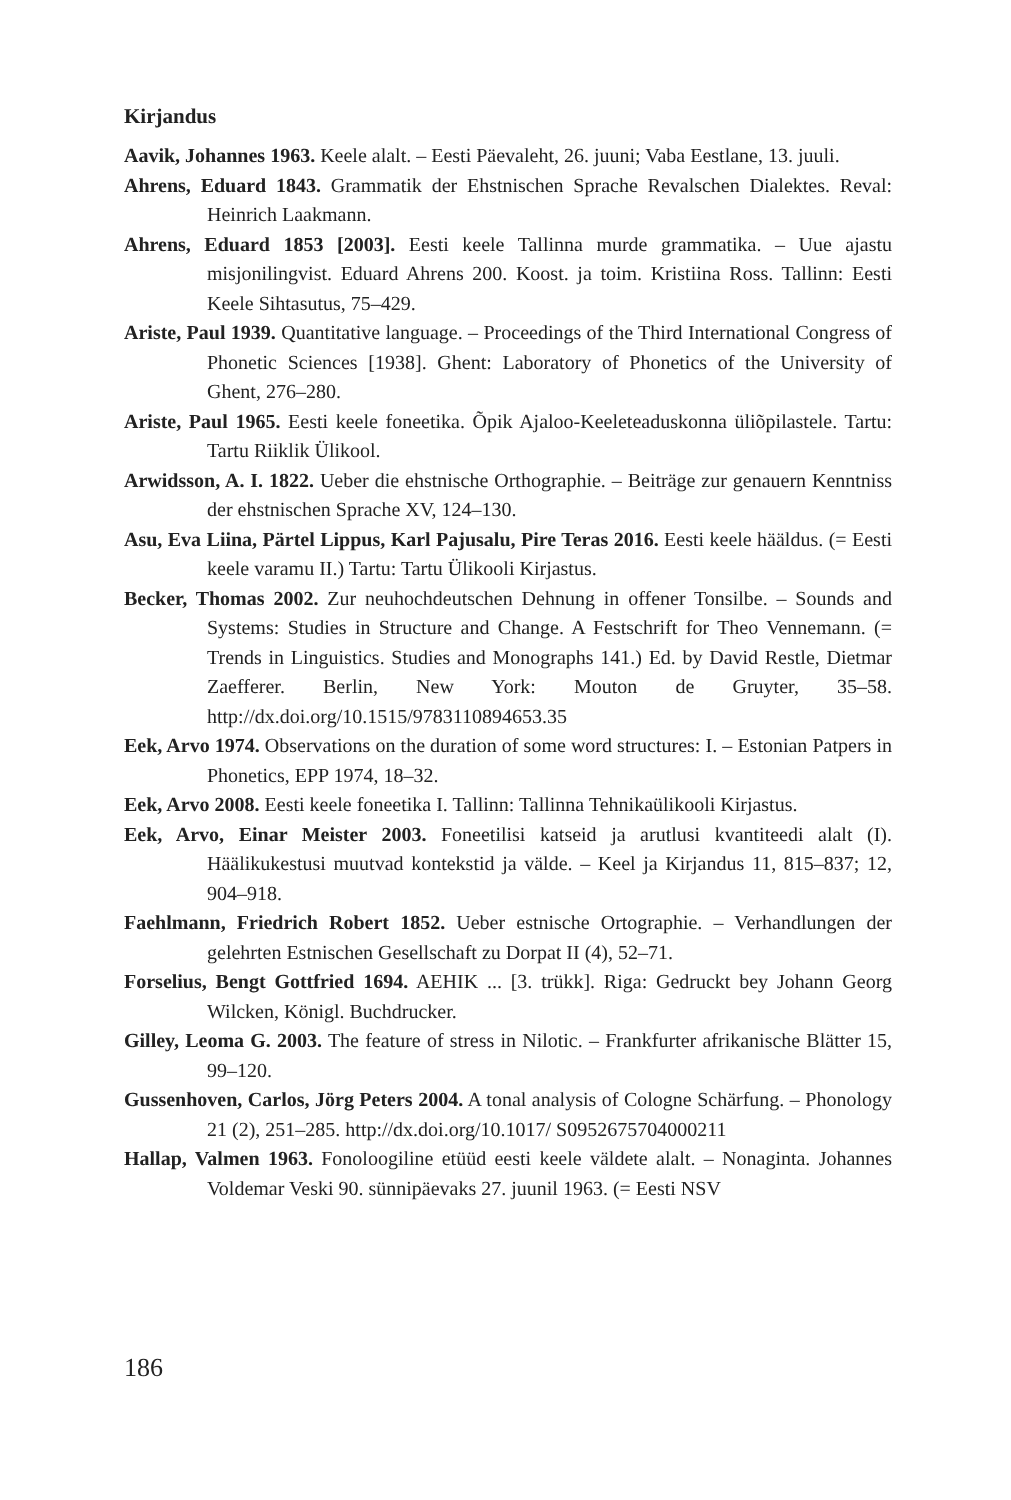Kirjandus
Aavik, Johannes 1963. Keele alalt. – Eesti Päevaleht, 26. juuni; Vaba Eestlane, 13. juuli.
Ahrens, Eduard 1843. Grammatik der Ehstnischen Sprache Revalschen Dialektes. Reval: Heinrich Laakmann.
Ahrens, Eduard 1853 [2003]. Eesti keele Tallinna murde grammatika. – Uue ajastu misjonilingvist. Eduard Ahrens 200. Koost. ja toim. Kristiina Ross. Tallinn: Eesti Keele Sihtasutus, 75–429.
Ariste, Paul 1939. Quantitative language. – Proceedings of the Third International Congress of Phonetic Sciences [1938]. Ghent: Laboratory of Phonetics of the University of Ghent, 276–280.
Ariste, Paul 1965. Eesti keele foneetika. Õpik Ajaloo-Keeleteaduskonna üliõpilastele. Tartu: Tartu Riiklik Ülikool.
Arwidsson, A. I. 1822. Ueber die ehstnische Orthographie. – Beiträge zur genauern Kenntniss der ehstnischen Sprache XV, 124–130.
Asu, Eva Liina, Pärtel Lippus, Karl Pajusalu, Pire Teras 2016. Eesti keele hääldus. (= Eesti keele varamu II.) Tartu: Tartu Ülikooli Kirjastus.
Becker, Thomas 2002. Zur neuhochdeutschen Dehnung in offener Tonsilbe. – Sounds and Systems: Studies in Structure and Change. A Festschrift for Theo Vennemann. (= Trends in Linguistics. Studies and Monographs 141.) Ed. by David Restle, Dietmar Zaefferer. Berlin, New York: Mouton de Gruyter, 35–58. http://dx.doi.org/10.1515/9783110894653.35
Eek, Arvo 1974. Observations on the duration of some word structures: I. – Estonian Patpers in Phonetics, EPP 1974, 18–32.
Eek, Arvo 2008. Eesti keele foneetika I. Tallinn: Tallinna Tehnikaülikooli Kirjastus.
Eek, Arvo, Einar Meister 2003. Foneetilisi katseid ja arutlusi kvantiteedi alalt (I). Häälikukestusi muutvad kontekstid ja välde. – Keel ja Kirjandus 11, 815–837; 12, 904–918.
Faehlmann, Friedrich Robert 1852. Ueber estnische Ortographie. – Verhandlungen der gelehrten Estnischen Gesellschaft zu Dorpat II (4), 52–71.
Forselius, Bengt Gottfried 1694. AEHIK ... [3. trükk]. Riga: Gedruckt bey Johann Georg Wilcken, Königl. Buchdrucker.
Gilley, Leoma G. 2003. The feature of stress in Nilotic. – Frankfurter afrikanische Blätter 15, 99–120.
Gussenhoven, Carlos, Jörg Peters 2004. A tonal analysis of Cologne Schärfung. – Phonology 21 (2), 251–285. http://dx.doi.org/10.1017/ S0952675704000211
Hallap, Valmen 1963. Fonoloogiline etüüd eesti keele väldete alalt. – Nonaginta. Johannes Voldemar Veski 90. sünnipäevaks 27. juunil 1963. (= Eesti NSV
186